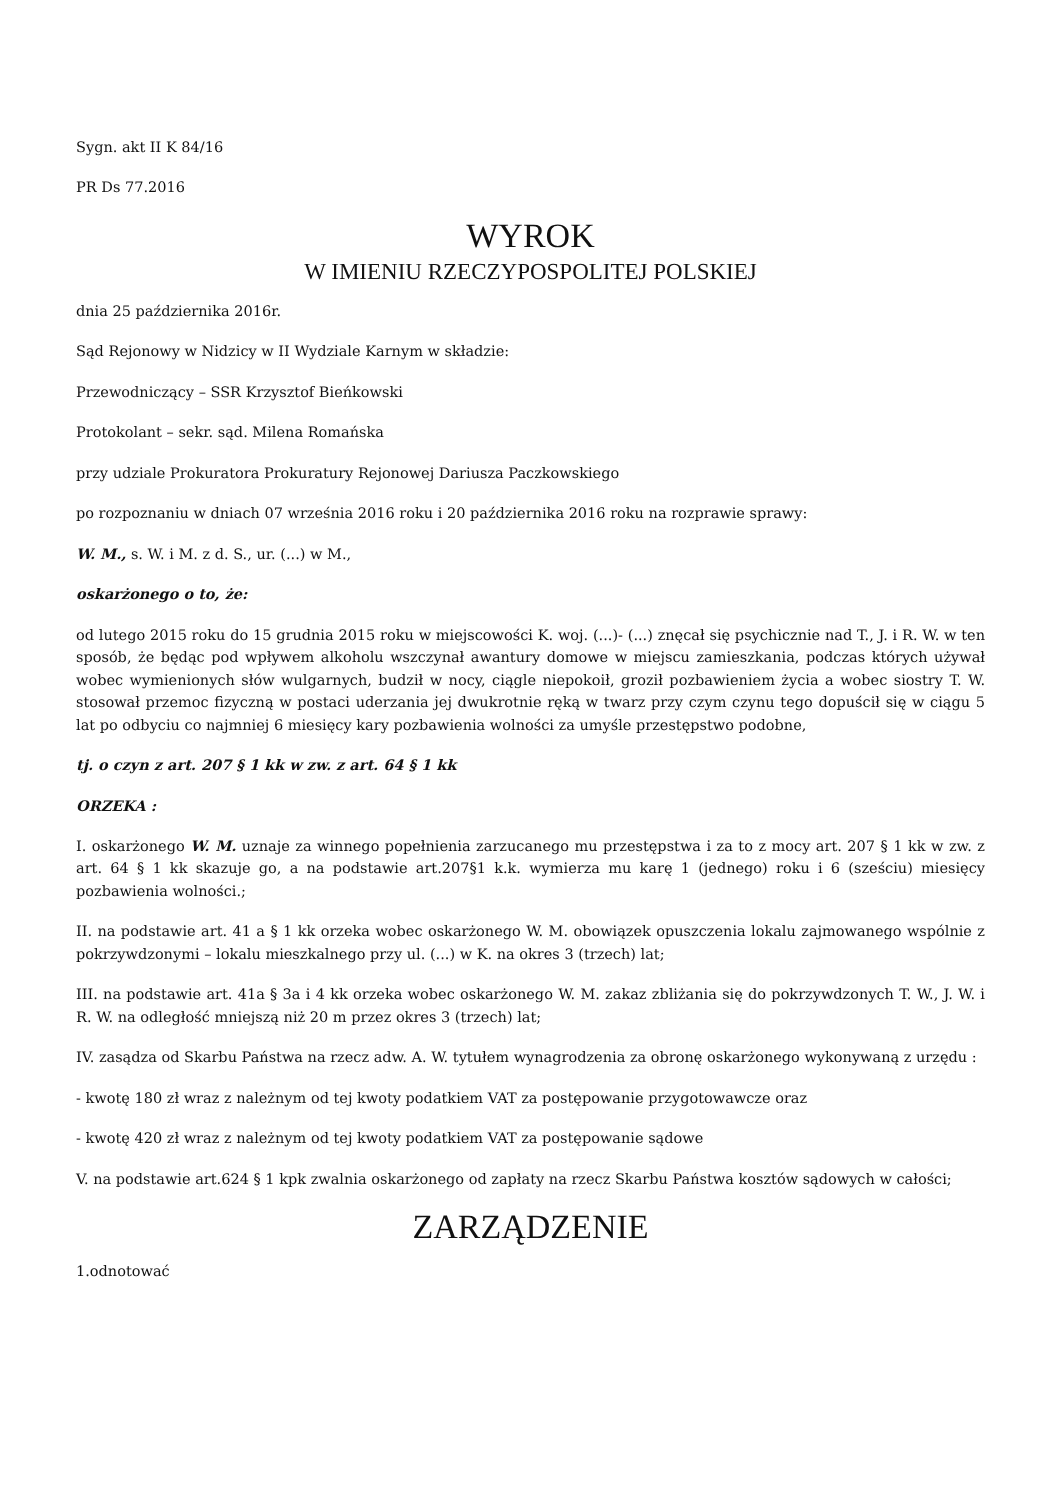Sygn. akt II K 84/16
PR Ds 77.2016
WYROK
W IMIENIU RZECZYPOSPOLITEJ POLSKIEJ
dnia 25 października 2016r.
Sąd Rejonowy w Nidzicy w II Wydziale Karnym w składzie:
Przewodniczący – SSR Krzysztof Bieńkowski
Protokolant – sekr. sąd. Milena Romańska
przy udziale Prokuratora Prokuratury Rejonowej Dariusza Paczkowskiego
po rozpoznaniu w dniach 07 września 2016 roku i 20 października 2016 roku na rozprawie sprawy:
W. M., s. W. i M. z d. S., ur. (...) w M.,
oskarżonego o to, że:
od lutego 2015 roku do 15 grudnia 2015 roku w miejscowości K. woj. (...)- (...) znęcał się psychicznie nad T., J. i R. W. w ten sposób, że będąc pod wpływem alkoholu wszczynał awantury domowe w miejscu zamieszkania, podczas których używał wobec wymienionych słów wulgarnych, budził w nocy, ciągle niepokoił, groził pozbawieniem życia a wobec siostry T. W. stosował przemoc fizyczną w postaci uderzania jej dwukrotnie ręką w twarz przy czym czynu tego dopuścił się w ciągu 5 lat po odbyciu co najmniej 6 miesięcy kary pozbawienia wolności za umyśle przestępstwo podobne,
tj. o czyn z art. 207 § 1 kk w zw. z art. 64 § 1 kk
ORZEKA :
I. oskarżonego W. M. uznaje za winnego popełnienia zarzucanego mu przestępstwa i za to z mocy art. 207 § 1 kk w zw. z art. 64 § 1 kk skazuje go, a na podstawie art.207§1 k.k. wymierza mu karę 1 (jednego) roku i 6 (sześciu) miesięcy pozbawienia wolności.;
II. na podstawie art. 41 a § 1 kk orzeka wobec oskarżonego W. M. obowiązek opuszczenia lokalu zajmowanego wspólnie z pokrzywdzonymi – lokalu mieszkalnego przy ul. (...) w K. na okres 3 (trzech) lat;
III. na podstawie art. 41a § 3a i 4 kk orzeka wobec oskarżonego W. M. zakaz zbliżania się do pokrzywdzonych T. W., J. W. i R. W. na odległość mniejszą niż 20 m przez okres 3 (trzech) lat;
IV. zasądza od Skarbu Państwa na rzecz adw. A. W. tytułem wynagrodzenia za obronę oskarżonego wykonywaną z urzędu :
- kwotę 180 zł wraz z należnym od tej kwoty podatkiem VAT za postępowanie przygotowawcze oraz
- kwotę 420 zł wraz z należnym od tej kwoty podatkiem VAT za postępowanie sądowe
V. na podstawie art.624 § 1 kpk zwalnia oskarżonego od zapłaty na rzecz Skarbu Państwa kosztów sądowych w całości;
ZARZĄDZENIE
1.odnotować